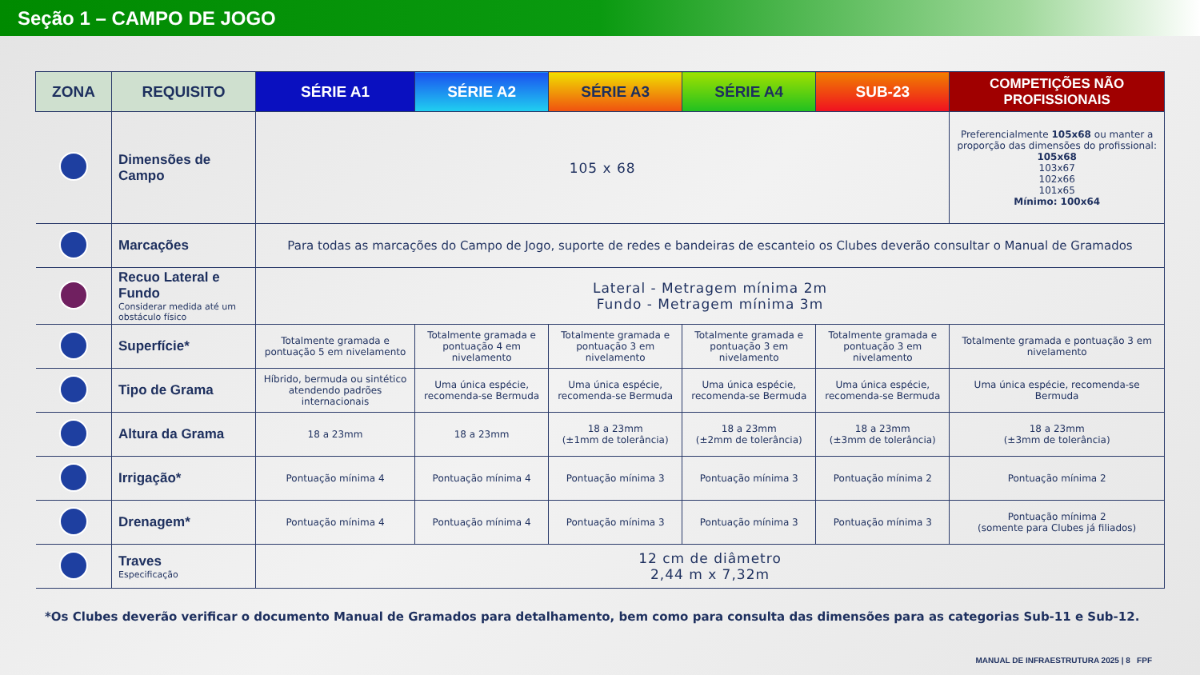Seção 1 – CAMPO DE JOGO
| ZONA | REQUISITO | SÉRIE A1 | SÉRIE A2 | SÉRIE A3 | SÉRIE A4 | SUB-23 | COMPETIÇÕES NÃO PROFISSIONAIS |
| --- | --- | --- | --- | --- | --- | --- | --- |
| | Dimensões de Campo | 105 x 68 | | | | | Preferencialmente 105x68 ou manter a proporção das dimensões do profissional: 105x68 103x67 102x66 101x65 Mínimo: 100x64 |
| | Marcações | Para todas as marcações do Campo de Jogo, suporte de redes e bandeiras de escanteio os Clubes deverão consultar o Manual de Gramados | | | | | |
| | Recuo Lateral e Fundo Considerar medida até um obstáculo físico | Lateral - Metragem mínima 2m Fundo - Metragem mínima 3m | | | | | |
| | Superfície* | Totalmente gramada e pontuação 5 em nivelamento | Totalmente gramada e pontuação 4 em nivelamento | Totalmente gramada e pontuação 3 em nivelamento | Totalmente gramada e pontuação 3 em nivelamento | Totalmente gramada e pontuação 3 em nivelamento | Totalmente gramada e pontuação 3 em nivelamento |
| | Tipo de Grama | Híbrido, bermuda ou sintético atendendo padrões internacionais | Uma única espécie, recomenda-se Bermuda | Uma única espécie, recomenda-se Bermuda | Uma única espécie, recomenda-se Bermuda | Uma única espécie, recomenda-se Bermuda | Uma única espécie, recomenda-se Bermuda |
| | Altura da Grama | 18 a 23mm | 18 a 23mm | 18 a 23mm (±1mm de tolerância) | 18 a 23mm (±2mm de tolerância) | 18 a 23mm (±3mm de tolerância) | 18 a 23mm (±3mm de tolerância) |
| | Irrigação* | Pontuação mínima 4 | Pontuação mínima 4 | Pontuação mínima 3 | Pontuação mínima 3 | Pontuação mínima 2 | Pontuação mínima 2 |
| | Drenagem* | Pontuação mínima 4 | Pontuação mínima 4 | Pontuação mínima 3 | Pontuação mínima 3 | Pontuação mínima 3 | Pontuação mínima 2 (somente para Clubes já filiados) |
| | Traves Especificação | 12 cm de diâmetro 2,44 m x 7,32m | | | | | |
*Os Clubes deverão verificar o documento Manual de Gramados para detalhamento, bem como para consulta das dimensões para as categorias Sub-11 e Sub-12.
MANUAL DE INFRAESTRUTURA 2025 | 8 FPF